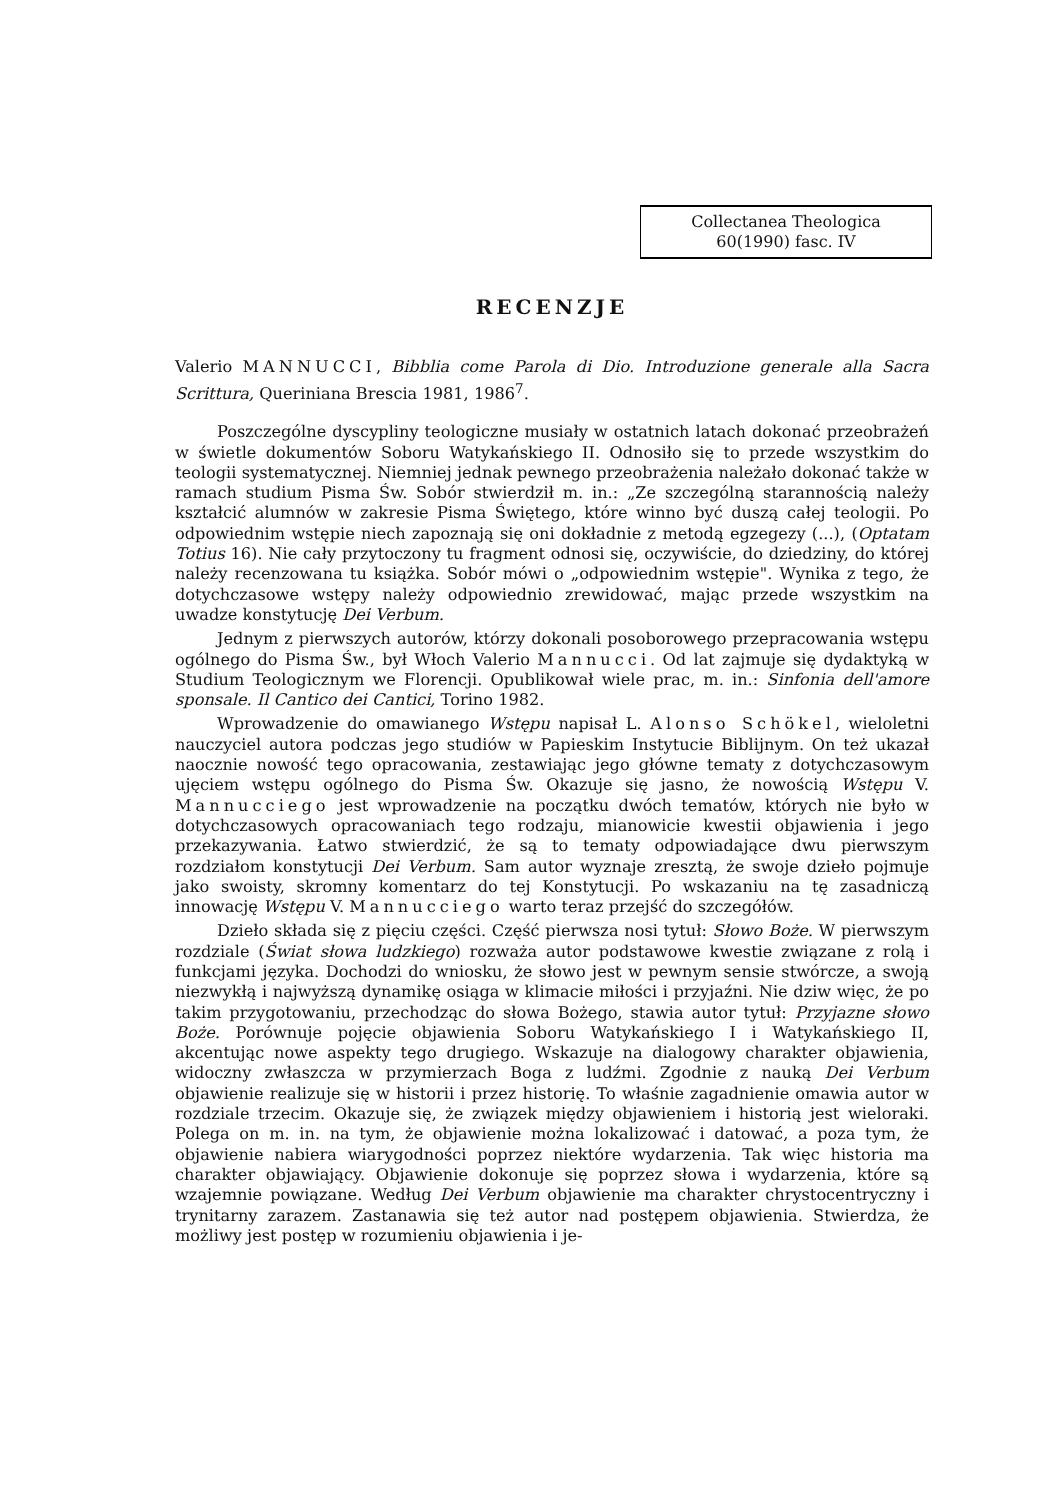Collectanea Theologica
60(1990) fasc. IV
RECENZJE
Valerio MANNUCCI, Bibblia come Parola di Dio. Introduzione generale alla Sacra Scrittura, Queriniana Brescia 1981, 1986<sup>7</sup>.
Poszczególne dyscypliny teologiczne musiały w ostatnich latach dokonać przeobrażeń w świetle dokumentów Soboru Watykańskiego II. Odnosiło się to przede wszystkim do teologii systematycznej. Niemniej jednak pewnego przeobrażenia należało dokonać także w ramach studium Pisma Św. Sobór stwierdził m. in.: „Ze szczególną starannością należy kształcić alumnów w zakresie Pisma Świętego, które winno być duszą całej teologii. Po odpowiednim wstępie niech zapoznają się oni dokładnie z metodą egzegezy (...), (Optatam Totius 16). Nie cały przytoczony tu fragment odnosi się, oczywiście, do dziedziny, do której należy recenzowana tu książka. Sobór mówi o „odpowiednim wstępie". Wynika z tego, że dotychczasowe wstępy należy odpowiednio zrewidować, mając przede wszystkim na uwadze konstytucję Dei Verbum.
Jednym z pierwszych autorów, którzy dokonali posoborowego przepracowania wstępu ogólnego do Pisma Św., był Włoch Valerio Mannucci. Od lat zajmuje się dydaktyką w Studium Teologicznym we Florencji. Opublikował wiele prac, m. in.: Sinfonia dell'amore sponsale. Il Cantico dei Cantici, Torino 1982.
Wprowadzenie do omawianego Wstępu napisał L. Alonso Schökel, wieloletni nauczyciel autora podczas jego studiów w Papieskim Instytucie Biblijnym. On też ukazał naocznie nowość tego opracowania, zestawiając jego główne tematy z dotychczasowym ujęciem wstępu ogólnego do Pisma Św. Okazuje się jasno, że nowością Wstępu V. Mannucciego jest wprowadzenie na początku dwóch tematów, których nie było w dotychczasowych opracowaniach tego rodzaju, mianowicie kwestii objawienia i jego przekazywania. Łatwo stwierdzić, że są to tematy odpowiadające dwu pierwszym rozdziałom konstytucji Dei Verbum. Sam autor wyznaje zresztą, że swoje dzieło pojmuje jako swoisty, skromny komentarz do tej Konstytucji. Po wskazaniu na tę zasadniczą innowację Wstępu V. Mannucciego warto teraz przejść do szczegółów.
Dzieło składa się z pięciu części. Część pierwsza nosi tytuł: Słowo Boże. W pierwszym rozdziale (Świat słowa ludzkiego) rozważa autor podstawowe kwestie związane z rolą i funkcjami języka. Dochodzi do wniosku, że słowo jest w pewnym sensie stwórcze, a swoją niezwykłą i najwyższą dynamikę osiąga w klimacie miłości i przyjaźni. Nie dziw więc, że po takim przygotowaniu, przechodząc do słowa Bożego, stawia autor tytuł: Przyjazne słowo Boże. Porównuje pojęcie objawienia Soboru Watykańskiego I i Watykańskiego II, akcentując nowe aspekty tego drugiego. Wskazuje na dialogowy charakter objawienia, widoczny zwłaszcza w przymierzach Boga z ludźmi. Zgodnie z nauką Dei Verbum objawienie realizuje się w historii i przez historię. To właśnie zagadnienie omawia autor w rozdziale trzecim. Okazuje się, że związek między objawieniem i historią jest wieloraki. Polega on m. in. na tym, że objawienie można lokalizować i datować, a poza tym, że objawienie nabiera wiarygodności poprzez niektóre wydarzenia. Tak więc historia ma charakter objawiający. Objawienie dokonuje się poprzez słowa i wydarzenia, które są wzajemnie powiązane. Według Dei Verbum objawienie ma charakter chrystocentryczny i trynitarny zarazem. Zastanawia się też autor nad postępem objawienia. Stwierdza, że możliwy jest postęp w rozumieniu objawienia i je-